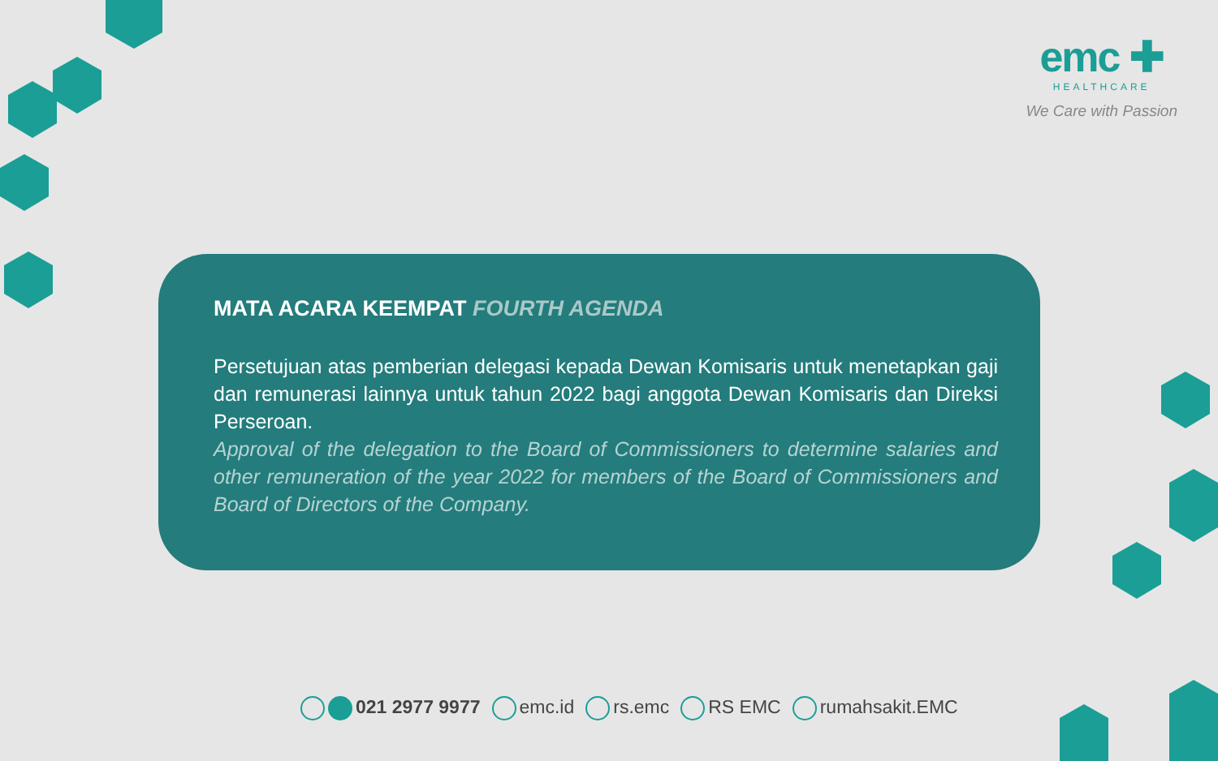emc ✚
HEALTHCARE
We Care with Passion
MATA ACARA KEEMPAT FOURTH AGENDA
Persetujuan atas pemberian delegasi kepada Dewan Komisaris untuk menetapkan gaji dan remunerasi lainnya untuk tahun 2022 bagi anggota Dewan Komisaris dan Direksi Perseroan.
Approval of the delegation to the Board of Commissioners to determine salaries and other remuneration of the year 2022 for members of the Board of Commissioners and Board of Directors of the Company.
021 2977 9977 emc.id rs.emc RS EMC rumahsakit.EMC